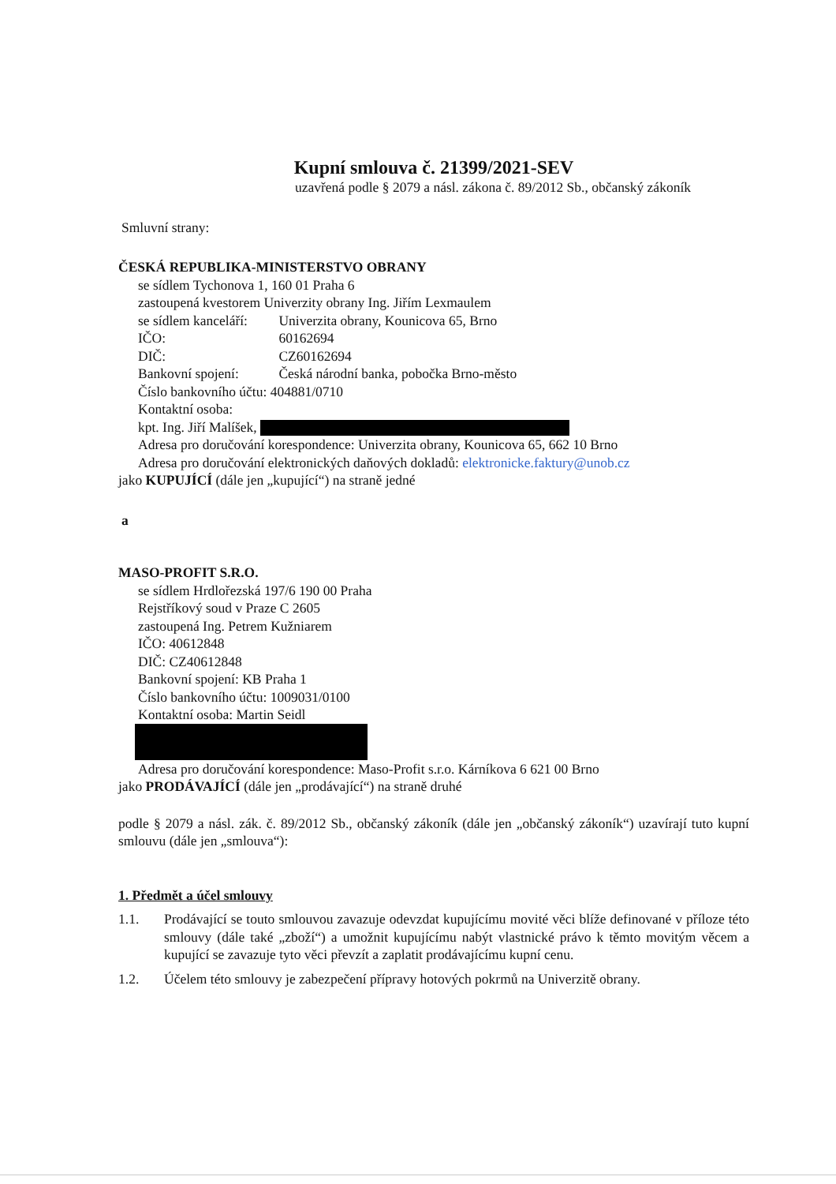Kupní smlouva č. 21399/2021-SEV
uzavřená podle § 2079 a násl. zákona č. 89/2012 Sb., občanský zákoník
Smluvní strany:
ČESKÁ REPUBLIKA-MINISTERSTVO OBRANY
se sídlem Tychonova 1, 160 01 Praha 6
zastoupená kvestorem Univerzity obrany Ing. Jiřím Lexmaulem
se sídlem kanceláří: Univerzita obrany, Kounicova 65, Brno
IČO: 60162694
DIČ: CZ60162694
Bankovní spojení: Česká národní banka, pobočka Brno-město
Číslo bankovního účtu: 404881/0710
Kontaktní osoba:
kpt. Ing. Jiří Malíšek,
Adresa pro doručování korespondence: Univerzita obrany, Kounicova 65, 662 10 Brno
Adresa pro doručování elektronických daňových dokladů: elektronicke.faktury@unob.cz
jako KUPUJÍCÍ (dále jen „kupující“) na straně jedné
a
MASO-PROFIT S.R.O.
se sídlem Hrdlořezská 197/6 190 00 Praha
Rejstříkový soud v Praze C 2605
zastoupená Ing. Petrem Kužniarem
IČO: 40612848
DIČ: CZ40612848
Bankovní spojení: KB Praha 1
Číslo bankovního účtu: 1009031/0100
Kontaktní osoba: Martin Seidl
Adresa pro doručování korespondence: Maso-Profit s.r.o. Kárníkova 6 621 00 Brno
jako PRODÁVAJÍCÍ (dále jen „prodávající“) na straně druhé
podle § 2079 a násl. zák. č. 89/2012 Sb., občanský zákoník (dále jen „občanský zákoník“) uzavírají tuto kupní smlouvu (dále jen „smlouva“):
1. Předmět a účel smlouvy
1.1. Prodávající se touto smlouvou zavazuje odevzdat kupujícímu movité věci blíže definované v příloze této smlouvy (dále také „zboží“) a umožnit kupujícímu nabýt vlastnické právo k těmto movitým věcem a kupující se zavazuje tyto věci převzít a zaplatit prodávajícímu kupní cenu.
1.2. Účelem této smlouvy je zabezpečení přípravy hotových pokrmů na Univerzitě obrany.